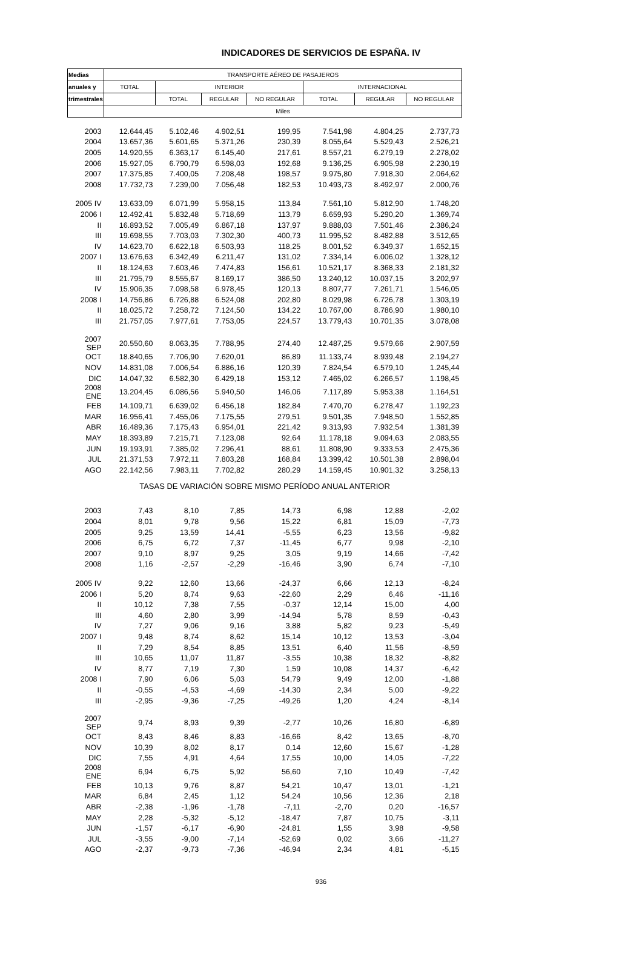INDICADORES DE SERVICIOS DE ESPAÑA. IV
| Medias | TRANSPORTE AÉREO DE PASAJEROS | | | | | | |
| --- | --- | --- | --- | --- | --- | --- | --- |
| anuales y | TOTAL | INTERIOR | | | INTERNACIONAL | | |
| trimestrales | | TOTAL | REGULAR | NO REGULAR | TOTAL | REGULAR | NO REGULAR |
| | Miles | | | | | | |
| 2003 | 12.644,45 | 5.102,46 | 4.902,51 | 199,95 | 7.541,98 | 4.804,25 | 2.737,73 |
| 2004 | 13.657,36 | 5.601,65 | 5.371,26 | 230,39 | 8.055,64 | 5.529,43 | 2.526,21 |
| 2005 | 14.920,55 | 6.363,17 | 6.145,40 | 217,61 | 8.557,21 | 6.279,19 | 2.278,02 |
| 2006 | 15.927,05 | 6.790,79 | 6.598,03 | 192,68 | 9.136,25 | 6.905,98 | 2.230,19 |
| 2007 | 17.375,85 | 7.400,05 | 7.208,48 | 198,57 | 9.975,80 | 7.918,30 | 2.064,62 |
| 2008 | 17.732,73 | 7.239,00 | 7.056,48 | 182,53 | 10.493,73 | 8.492,97 | 2.000,76 |
| 2005 IV | 13.633,09 | 6.071,99 | 5.958,15 | 113,84 | 7.561,10 | 5.812,90 | 1.748,20 |
| 2006 I | 12.492,41 | 5.832,48 | 5.718,69 | 113,79 | 6.659,93 | 5.290,20 | 1.369,74 |
| II | 16.893,52 | 7.005,49 | 6.867,18 | 137,97 | 9.888,03 | 7.501,46 | 2.386,24 |
| III | 19.698,55 | 7.703,03 | 7.302,30 | 400,73 | 11.995,52 | 8.482,88 | 3.512,65 |
| IV | 14.623,70 | 6.622,18 | 6.503,93 | 118,25 | 8.001,52 | 6.349,37 | 1.652,15 |
| 2007 I | 13.676,63 | 6.342,49 | 6.211,47 | 131,02 | 7.334,14 | 6.006,02 | 1.328,12 |
| II | 18.124,63 | 7.603,46 | 7.474,83 | 156,61 | 10.521,17 | 8.368,33 | 2.181,32 |
| III | 21.795,79 | 8.555,67 | 8.169,17 | 386,50 | 13.240,12 | 10.037,15 | 3.202,97 |
| IV | 15.906,35 | 7.098,58 | 6.978,45 | 120,13 | 8.807,77 | 7.261,71 | 1.546,05 |
| 2008 I | 14.756,86 | 6.726,88 | 6.524,08 | 202,80 | 8.029,98 | 6.726,78 | 1.303,19 |
| II | 18.025,72 | 7.258,72 | 7.124,50 | 134,22 | 10.767,00 | 8.786,90 | 1.980,10 |
| III | 21.757,05 | 7.977,61 | 7.753,05 | 224,57 | 13.779,43 | 10.701,35 | 3.078,08 |
| 2007 SEP | 20.550,60 | 8.063,35 | 7.788,95 | 274,40 | 12.487,25 | 9.579,66 | 2.907,59 |
| OCT | 18.840,65 | 7.706,90 | 7.620,01 | 86,89 | 11.133,74 | 8.939,48 | 2.194,27 |
| NOV | 14.831,08 | 7.006,54 | 6.886,16 | 120,39 | 7.824,54 | 6.579,10 | 1.245,44 |
| DIC | 14.047,32 | 6.582,30 | 6.429,18 | 153,12 | 7.465,02 | 6.266,57 | 1.198,45 |
| 2008 ENE | 13.204,45 | 6.086,56 | 5.940,50 | 146,06 | 7.117,89 | 5.953,38 | 1.164,51 |
| FEB | 14.109,71 | 6.639,02 | 6.456,18 | 182,84 | 7.470,70 | 6.278,47 | 1.192,23 |
| MAR | 16.956,41 | 7.455,06 | 7.175,55 | 279,51 | 9.501,35 | 7.948,50 | 1.552,85 |
| ABR | 16.489,36 | 7.175,43 | 6.954,01 | 221,42 | 9.313,93 | 7.932,54 | 1.381,39 |
| MAY | 18.393,89 | 7.215,71 | 7.123,08 | 92,64 | 11.178,18 | 9.094,63 | 2.083,55 |
| JUN | 19.193,91 | 7.385,02 | 7.296,41 | 88,61 | 11.808,90 | 9.333,53 | 2.475,36 |
| JUL | 21.371,53 | 7.972,11 | 7.803,28 | 168,84 | 13.399,42 | 10.501,38 | 2.898,04 |
| AGO | 22.142,56 | 7.983,11 | 7.702,82 | 280,29 | 14.159,45 | 10.901,32 | 3.258,13 |
| TASAS DE VARIACIÓN SOBRE MISMO PERÍODO ANUAL ANTERIOR | | | | | | | |
| 2003 | 7,43 | 8,10 | 7,85 | 14,73 | 6,98 | 12,88 | -2,02 |
| 2004 | 8,01 | 9,78 | 9,56 | 15,22 | 6,81 | 15,09 | -7,73 |
| 2005 | 9,25 | 13,59 | 14,41 | -5,55 | 6,23 | 13,56 | -9,82 |
| 2006 | 6,75 | 6,72 | 7,37 | -11,45 | 6,77 | 9,98 | -2,10 |
| 2007 | 9,10 | 8,97 | 9,25 | 3,05 | 9,19 | 14,66 | -7,42 |
| 2008 | 1,16 | -2,57 | -2,29 | -16,46 | 3,90 | 6,74 | -7,10 |
| 2005 IV | 9,22 | 12,60 | 13,66 | -24,37 | 6,66 | 12,13 | -8,24 |
| 2006 I | 5,20 | 8,74 | 9,63 | -22,60 | 2,29 | 6,46 | -11,16 |
| II | 10,12 | 7,38 | 7,55 | -0,37 | 12,14 | 15,00 | 4,00 |
| III | 4,60 | 2,80 | 3,99 | -14,94 | 5,78 | 8,59 | -0,43 |
| IV | 7,27 | 9,06 | 9,16 | 3,88 | 5,82 | 9,23 | -5,49 |
| 2007 I | 9,48 | 8,74 | 8,62 | 15,14 | 10,12 | 13,53 | -3,04 |
| II | 7,29 | 8,54 | 8,85 | 13,51 | 6,40 | 11,56 | -8,59 |
| III | 10,65 | 11,07 | 11,87 | -3,55 | 10,38 | 18,32 | -8,82 |
| IV | 8,77 | 7,19 | 7,30 | 1,59 | 10,08 | 14,37 | -6,42 |
| 2008 I | 7,90 | 6,06 | 5,03 | 54,79 | 9,49 | 12,00 | -1,88 |
| II | -0,55 | -4,53 | -4,69 | -14,30 | 2,34 | 5,00 | -9,22 |
| III | -2,95 | -9,36 | -7,25 | -49,26 | 1,20 | 4,24 | -8,14 |
| 2007 SEP | 9,74 | 8,93 | 9,39 | -2,77 | 10,26 | 16,80 | -6,89 |
| OCT | 8,43 | 8,46 | 8,83 | -16,66 | 8,42 | 13,65 | -8,70 |
| NOV | 10,39 | 8,02 | 8,17 | 0,14 | 12,60 | 15,67 | -1,28 |
| DIC | 7,55 | 4,91 | 4,64 | 17,55 | 10,00 | 14,05 | -7,22 |
| 2008 ENE | 6,94 | 6,75 | 5,92 | 56,60 | 7,10 | 10,49 | -7,42 |
| FEB | 10,13 | 9,76 | 8,87 | 54,21 | 10,47 | 13,01 | -1,21 |
| MAR | 6,84 | 2,45 | 1,12 | 54,24 | 10,56 | 12,36 | 2,18 |
| ABR | -2,38 | -1,96 | -1,78 | -7,11 | -2,70 | 0,20 | -16,57 |
| MAY | 2,28 | -5,32 | -5,12 | -18,47 | 7,87 | 10,75 | -3,11 |
| JUN | -1,57 | -6,17 | -6,90 | -24,81 | 1,55 | 3,98 | -9,58 |
| JUL | -3,55 | -9,00 | -7,14 | -52,69 | 0,02 | 3,66 | -11,27 |
| AGO | -2,37 | -9,73 | -7,36 | -46,94 | 2,34 | 4,81 | -5,15 |
936